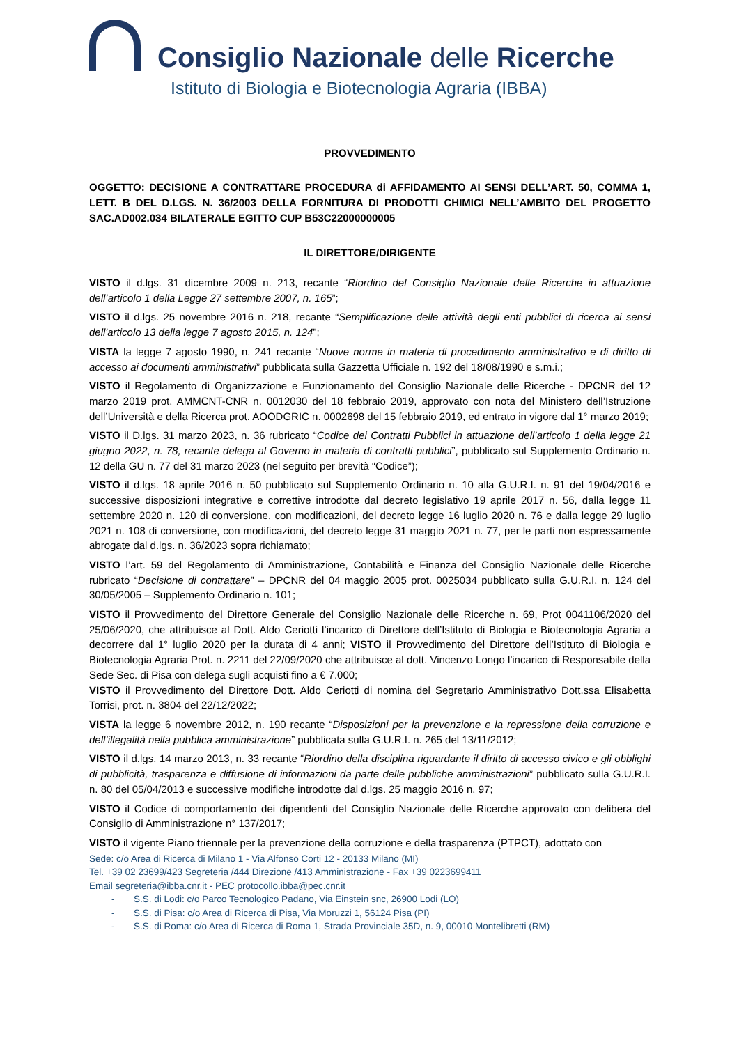Consiglio Nazionale delle Ricerche
Istituto di Biologia e Biotecnologia Agraria (IBBA)
PROVVEDIMENTO
OGGETTO: DECISIONE A CONTRATTARE PROCEDURA di AFFIDAMENTO AI SENSI DELL’ART. 50, COMMA 1, LETT. B DEL D.LGS. N. 36/2003 DELLA FORNITURA DI PRODOTTI CHIMICI NELL’AMBITO DEL PROGETTO SAC.AD002.034 BILATERALE EGITTO CUP B53C22000000005
IL DIRETTORE/DIRIGENTE
VISTO il d.lgs. 31 dicembre 2009 n. 213, recante “Riordino del Consiglio Nazionale delle Ricerche in attuazione dell’articolo 1 della Legge 27 settembre 2007, n. 165”;
VISTO il d.lgs. 25 novembre 2016 n. 218, recante “Semplificazione delle attività degli enti pubblici di ricerca ai sensi dell'articolo 13 della legge 7 agosto 2015, n. 124”;
VISTA la legge 7 agosto 1990, n. 241 recante “Nuove norme in materia di procedimento amministrativo e di diritto di accesso ai documenti amministrativi” pubblicata sulla Gazzetta Ufficiale n. 192 del 18/08/1990 e s.m.i.;
VISTO il Regolamento di Organizzazione e Funzionamento del Consiglio Nazionale delle Ricerche - DPCNR del 12 marzo 2019 prot. AMMCNT-CNR n. 0012030 del 18 febbraio 2019, approvato con nota del Ministero dell’Istruzione dell’Università e della Ricerca prot. AOODGRIC n. 0002698 del 15 febbraio 2019, ed entrato in vigore dal 1° marzo 2019;
VISTO il D.lgs. 31 marzo 2023, n. 36 rubricato “Codice dei Contratti Pubblici in attuazione dell’articolo 1 della legge 21 giugno 2022, n. 78, recante delega al Governo in materia di contratti pubblici”, pubblicato sul Supplemento Ordinario n. 12 della GU n. 77 del 31 marzo 2023 (nel seguito per brevità “Codice”);
VISTO il d.lgs. 18 aprile 2016 n. 50 pubblicato sul Supplemento Ordinario n. 10 alla G.U.R.I. n. 91 del 19/04/2016 e successive disposizioni integrative e correttive introdotte dal decreto legislativo 19 aprile 2017 n. 56, dalla legge 11 settembre 2020 n. 120 di conversione, con modificazioni, del decreto legge 16 luglio 2020 n. 76 e dalla legge 29 luglio 2021 n. 108 di conversione, con modificazioni, del decreto legge 31 maggio 2021 n. 77, per le parti non espressamente abrogate dal d.lgs. n. 36/2023 sopra richiamato;
VISTO l’art. 59 del Regolamento di Amministrazione, Contabilità e Finanza del Consiglio Nazionale delle Ricerche rubricato “Decisione di contrattare” – DPCNR del 04 maggio 2005 prot. 0025034 pubblicato sulla G.U.R.I. n. 124 del 30/05/2005 – Supplemento Ordinario n. 101;
VISTO il Provvedimento del Direttore Generale del Consiglio Nazionale delle Ricerche n. 69, Prot 0041106/2020 del 25/06/2020, che attribuisce al Dott. Aldo Ceriotti l’incarico di Direttore dell’Istituto di Biologia e Biotecnologia Agraria a decorrere dal 1° luglio 2020 per la durata di 4 anni; VISTO il Provvedimento del Direttore dell’Istituto di Biologia e Biotecnologia Agraria Prot. n. 2211 del 22/09/2020 che attribuisce al dott. Vincenzo Longo l'incarico di Responsabile della Sede Sec. di Pisa con delega sugli acquisti fino a € 7.000;
VISTO il Provvedimento del Direttore Dott. Aldo Ceriotti di nomina del Segretario Amministrativo Dott.ssa Elisabetta Torrisi, prot. n. 3804 del 22/12/2022;
VISTA la legge 6 novembre 2012, n. 190 recante “Disposizioni per la prevenzione e la repressione della corruzione e dell’illegalità nella pubblica amministrazione” pubblicata sulla G.U.R.I. n. 265 del 13/11/2012;
VISTO il d.lgs. 14 marzo 2013, n. 33 recante “Riordino della disciplina riguardante il diritto di accesso civico e gli obblighi di pubblicità, trasparenza e diffusione di informazioni da parte delle pubbliche amministrazioni” pubblicato sulla G.U.R.I. n. 80 del 05/04/2013 e successive modifiche introdotte dal d.lgs. 25 maggio 2016 n. 97;
VISTO il Codice di comportamento dei dipendenti del Consiglio Nazionale delle Ricerche approvato con delibera del Consiglio di Amministrazione n° 137/2017;
VISTO il vigente Piano triennale per la prevenzione della corruzione e della trasparenza (PTPCT), adottato con
Sede: c/o Area di Ricerca di Milano 1 - Via Alfonso Corti 12 - 20133 Milano (MI)
Tel. +39 02 23699/423 Segreteria /444 Direzione /413 Amministrazione - Fax +39 0223699411
Email segreteria@ibba.cnr.it - PEC protocollo.ibba@pec.cnr.it
- S.S. di Lodi: c/o Parco Tecnologico Padano, Via Einstein snc, 26900 Lodi (LO)
- S.S. di Pisa: c/o Area di Ricerca di Pisa, Via Moruzzi 1, 56124 Pisa (PI)
- S.S. di Roma: c/o Area di Ricerca di Roma 1, Strada Provinciale 35D, n. 9, 00010 Montelibretti (RM)